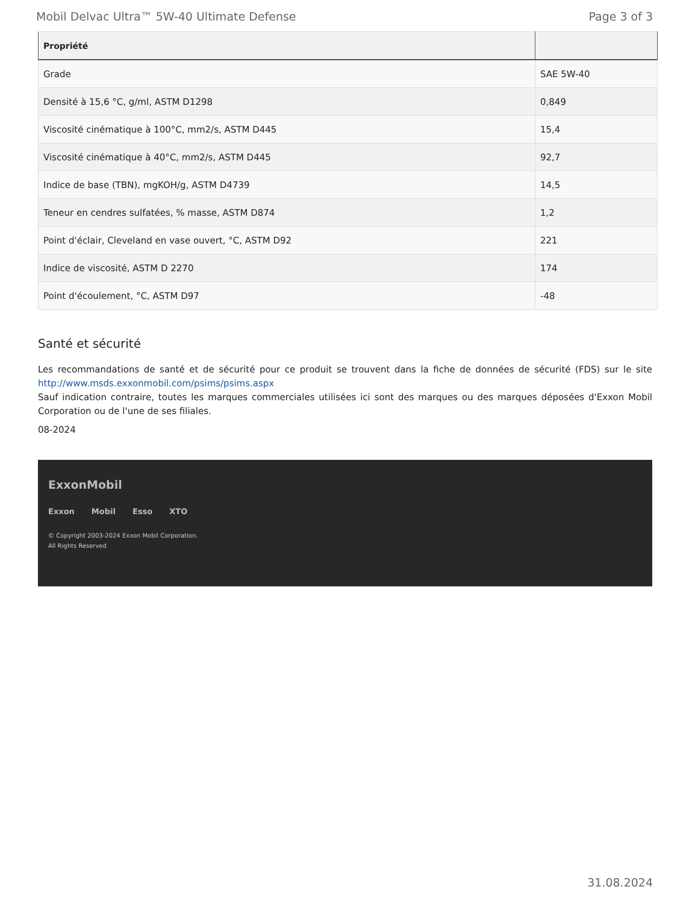Mobil Delvac Ultra™ 5W-40 Ultimate Defense Page 3 of 3
| Propriété | |
| --- | --- |
| Grade | SAE 5W-40 |
| Densité à 15,6 °C, g/ml, ASTM D1298 | 0,849 |
| Viscosité cinématique à 100°C, mm2/s, ASTM D445 | 15,4 |
| Viscosité cinématique à 40°C, mm2/s, ASTM D445 | 92,7 |
| Indice de base (TBN), mgKOH/g, ASTM D4739 | 14,5 |
| Teneur en cendres sulfatées, % masse, ASTM D874 | 1,2 |
| Point d'éclair, Cleveland en vase ouvert, °C, ASTM D92 | 221 |
| Indice de viscosité, ASTM D 2270 | 174 |
| Point d'écoulement, °C, ASTM D97 | -48 |
Santé et sécurité
Les recommandations de santé et de sécurité pour ce produit se trouvent dans la fiche de données de sécurité (FDS) sur le site http://www.msds.exxonmobil.com/psims/psims.aspx
Sauf indication contraire, toutes les marques commerciales utilisées ici sont des marques ou des marques déposées d'Exxon Mobil Corporation ou de l'une de ses filiales.
08-2024
ExxonMobil
Exxon Mobil Esso XTO
© Copyright 2003-2024 Exxon Mobil Corporation. All Rights Reserved
31.08.2024